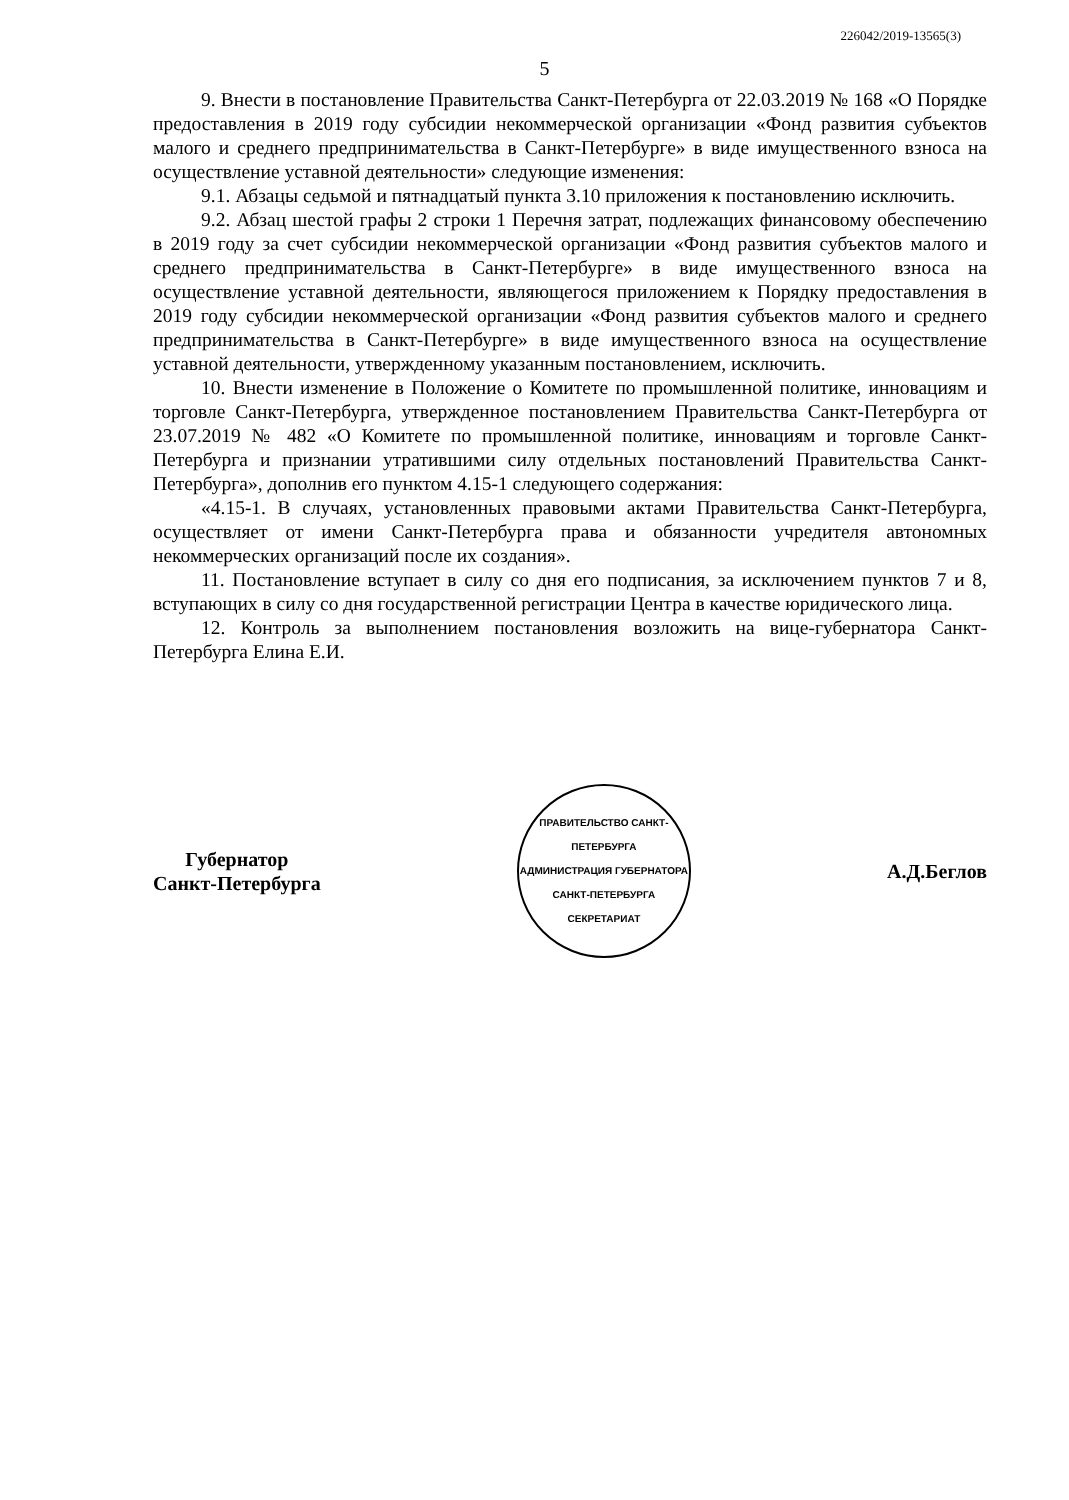226042/2019-13565(3)
5
9. Внести в постановление Правительства Санкт-Петербурга от 22.03.2019 № 168 «О Порядке предоставления в 2019 году субсидии некоммерческой организации «Фонд развития субъектов малого и среднего предпринимательства в Санкт-Петербурге» в виде имущественного взноса на осуществление уставной деятельности» следующие изменения:
9.1. Абзацы седьмой и пятнадцатый пункта 3.10 приложения к постановлению исключить.
9.2. Абзац шестой графы 2 строки 1 Перечня затрат, подлежащих финансовому обеспечению в 2019 году за счет субсидии некоммерческой организации «Фонд развития субъектов малого и среднего предпринимательства в Санкт-Петербурге» в виде имущественного взноса на осуществление уставной деятельности, являющегося приложением к Порядку предоставления в 2019 году субсидии некоммерческой организации «Фонд развития субъектов малого и среднего предпринимательства в Санкт-Петербурге» в виде имущественного взноса на осуществление уставной деятельности, утвержденному указанным постановлением, исключить.
10. Внести изменение в Положение о Комитете по промышленной политике, инновациям и торговле Санкт-Петербурга, утвержденное постановлением Правительства Санкт-Петербурга от 23.07.2019 № 482 «О Комитете по промышленной политике, инновациям и торговле Санкт-Петербурга и признании утратившими силу отдельных постановлений Правительства Санкт-Петербурга», дополнив его пунктом 4.15-1 следующего содержания:
«4.15-1. В случаях, установленных правовыми актами Правительства Санкт-Петербурга, осуществляет от имени Санкт-Петербурга права и обязанности учредителя автономных некоммерческих организаций после их создания».
11. Постановление вступает в силу со дня его подписания, за исключением пунктов 7 и 8, вступающих в силу со дня государственной регистрации Центра в качестве юридического лица.
12. Контроль за выполнением постановления возложить на вице-губернатора Санкт-Петербурга Елина Е.И.
Губернатор
Санкт-Петербурга
ПРАВИТЕЛЬСТВО САНКТ-ПЕТЕРБУРГА
АДМИНИСТРАЦИЯ ГУБЕРНАТОРА САНКТ-ПЕТЕРБУРГА
СЕКРЕТАРИАТ
А.Д.Беглов